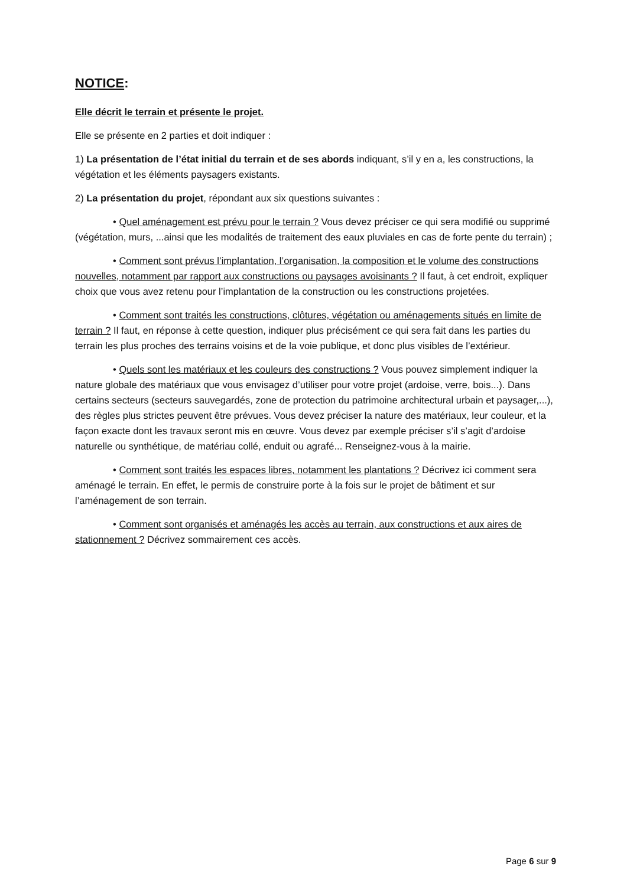NOTICE:
Elle décrit le terrain et présente le projet.
Elle se présente en 2 parties et doit indiquer :
1) La présentation de l’état initial du terrain et de ses abords indiquant, s’il y en a, les constructions, la végétation et les éléments paysagers existants.
2) La présentation du projet, répondant aux six questions suivantes :
• Quel aménagement est prévu pour le terrain ? Vous devez préciser ce qui sera modifié ou supprimé (végétation, murs, ...ainsi que les modalités de traitement des eaux pluviales en cas de forte pente du terrain) ;
• Comment sont prévus l’implantation, l’organisation, la composition et le volume des constructions nouvelles, notamment par rapport aux constructions ou paysages avoisinants ? Il faut, à cet endroit, expliquer choix que vous avez retenu pour l’implantation de la construction ou les constructions projetées.
• Comment sont traités les constructions, clôtures, végétation ou aménagements situés en limite de terrain ? Il faut, en réponse à cette question, indiquer plus précisément ce qui sera fait dans les parties du terrain les plus proches des terrains voisins et de la voie publique, et donc plus visibles de l’extérieur.
• Quels sont les matériaux et les couleurs des constructions ? Vous pouvez simplement indiquer la nature globale des matériaux que vous envisagez d’utiliser pour votre projet (ardoise, verre, bois...). Dans certains secteurs (secteurs sauvegardés, zone de protection du patrimoine architectural urbain et paysager,...), des règles plus strictes peuvent être prévues. Vous devez préciser la nature des matériaux, leur couleur, et la façon exacte dont les travaux seront mis en œuvre. Vous devez par exemple préciser s’il s’agit d’ardoise naturelle ou synthétique, de matériau collé, enduit ou agrafé... Renseignez-vous à la mairie.
• Comment sont traités les espaces libres, notamment les plantations ? Décrivez ici comment sera aménagé le terrain. En effet, le permis de construire porte à la fois sur le projet de bâtiment et sur l’aménagement de son terrain.
• Comment sont organisés et aménagés les accès au terrain, aux constructions et aux aires de stationnement ? Décrivez sommairement ces accès.
Page 6 sur 9